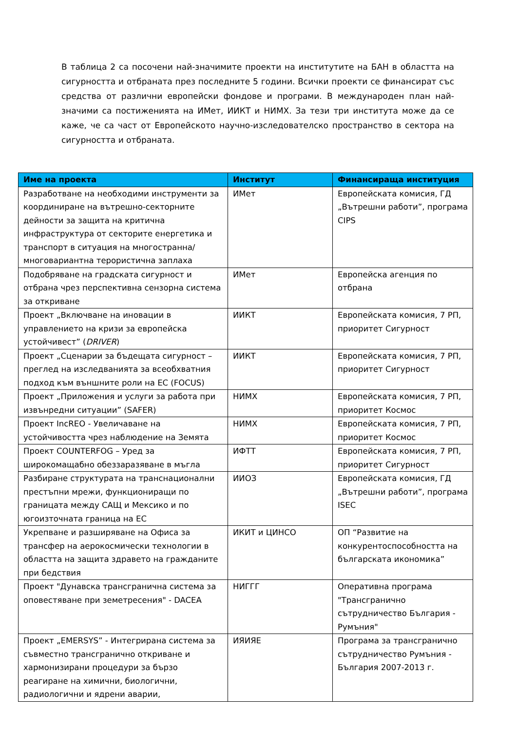В таблица 2 са посочени най-значимите проекти на институтите на БАН в областта на сигурността и отбраната през последните 5 години. Всички проекти се финансират със средства от различни европейски фондове и програми. В международен план най-значими са постиженията на ИМет, ИИКТ и НИМХ. За тези три института може да се каже, че са част от Европейското научно-изследователско пространство в сектора на сигурността и отбраната.
| Име на проекта | Институт | Финансираща институция |
| --- | --- | --- |
| Разработване на необходими инструменти за координиране на вътрешно-секторните дейности за защита на критична инфраструктура от секторите енергетика и транспорт в ситуация на многостранна/многовариантна терористична заплаха | ИМет | Европейската комисия, ГД „Вътрешни работи”, програма CIPS |
| Подобряване на градската сигурност и отбрана чрез перспективна сензорна система за откриване | ИМет | Европейска агенция по отбрана |
| Проект „Включване на иновации в управлението на кризи за европейска устойчивест” ( DRIVER ) | ИИКТ | Европейската комисия, 7 РП, приоритет Сигурност |
| Проект „Сценарии за бъдещата сигурност – преглед на изследванията за всеобхватния подход към външните роли на ЕС (FOCUS) | ИИКТ | Европейската комисия, 7 РП, приоритет Сигурност |
| Проект „Приложения и услуги за работа при извънредни ситуации” (SAFER) | НИМХ | Европейската комисия, 7 РП, приоритет Космос |
| Проект IncREO - Увеличаване на устойчивостта чрез наблюдение на Земята | НИМХ | Европейската комисия, 7 РП, приоритет Космос |
| Проект COUNTERFOG – Уред за широкомащабно обеззаразяване в мъгла | ИФТТ | Европейската комисия, 7 РП, приоритет Сигурност |
| Разбиране структурата на транснационални престъпни мрежи, функциониращи по границата между САЩ и Мексико и по югоизточната граница на ЕС | ИИОЗ | Европейската комисия, ГД „Вътрешни работи”, програма ISEC |
| Укрепване и разширяване на Офиса за трансфер на аерокосмически технологии в областта на защита здравето на гражданите при бедствия | ИКИТ и ЦИНСО | ОП “Развитие на конкурентоспособността на българската икономика” |
| Проект "Дунавска трансгранична система за оповестяване при земетресения" - DACEA | НИГГГ | Оперативна програма "Трансгранично сътрудничество България - Румъния" |
| Проект „EMERSYS” - Интегрирана система за съвместно трансгранично откриване и хармонизирани процедури за бързо реагиране на химични, биологични, радиологични и ядрени аварии, | ИЯИЯЕ | Програма за трансгранично сътрудничество Румъния - България 2007-2013 г. |